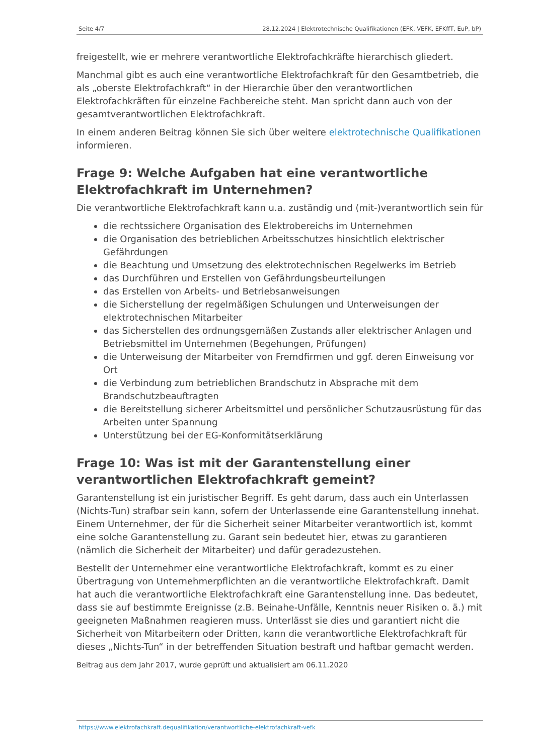Seite 4/7 28.12.2024 | Elektrotechnische Qualifikationen (EFK, VEFK, EFKffT, EuP, bP)
freigestellt, wie er mehrere verantwortliche Elektrofachkräfte hierarchisch gliedert.
Manchmal gibt es auch eine verantwortliche Elektrofachkraft für den Gesamtbetrieb, die als „oberste Elektrofachkraft“ in der Hierarchie über den verantwortlichen Elektrofachkräften für einzelne Fachbereiche steht. Man spricht dann auch von der gesamtverantwortlichen Elektrofachkraft.
In einem anderen Beitrag können Sie sich über weitere elektrotechnische Qualifikationen informieren.
Frage 9: Welche Aufgaben hat eine verantwortliche Elektrofachkraft im Unternehmen?
Die verantwortliche Elektrofachkraft kann u.a. zuständig und (mit-)verantwortlich sein für
die rechtssichere Organisation des Elektrobereichs im Unternehmen
die Organisation des betrieblichen Arbeitsschutzes hinsichtlich elektrischer Gefährdungen
die Beachtung und Umsetzung des elektrotechnischen Regelwerks im Betrieb
das Durchführen und Erstellen von Gefährdungsbeurteilungen
das Erstellen von Arbeits- und Betriebsanweisungen
die Sicherstellung der regelmäßigen Schulungen und Unterweisungen der elektrotechnischen Mitarbeiter
das Sicherstellen des ordnungsgemäßen Zustands aller elektrischer Anlagen und Betriebsmittel im Unternehmen (Begehungen, Prüfungen)
die Unterweisung der Mitarbeiter von Fremdfirmen und ggf. deren Einweisung vor Ort
die Verbindung zum betrieblichen Brandschutz in Absprache mit dem Brandschutzbeauftragten
die Bereitstellung sicherer Arbeitsmittel und persönlicher Schutzausrüstung für das Arbeiten unter Spannung
Unterstützung bei der EG-Konformitätserklärung
Frage 10: Was ist mit der Garantenstellung einer verantwortlichen Elektrofachkraft gemeint?
Garantenstellung ist ein juristischer Begriff. Es geht darum, dass auch ein Unterlassen (Nichts-Tun) strafbar sein kann, sofern der Unterlassende eine Garantenstellung innehat. Einem Unternehmer, der für die Sicherheit seiner Mitarbeiter verantwortlich ist, kommt eine solche Garantenstellung zu. Garant sein bedeutet hier, etwas zu garantieren (nämlich die Sicherheit der Mitarbeiter) und dafür geradezustehen.
Bestellt der Unternehmer eine verantwortliche Elektrofachkraft, kommt es zu einer Übertragung von Unternehmerpflichten an die verantwortliche Elektrofachkraft. Damit hat auch die verantwortliche Elektrofachkraft eine Garantenstellung inne. Das bedeutet, dass sie auf bestimmte Ereignisse (z.B. Beinahe-Unfälle, Kenntnis neuer Risiken o. ä.) mit geeigneten Maßnahmen reagieren muss. Unterlässt sie dies und garantiert nicht die Sicherheit von Mitarbeitern oder Dritten, kann die verantwortliche Elektrofachkraft für dieses „Nichts-Tun“ in der betreffenden Situation bestraft und haftbar gemacht werden.
Beitrag aus dem Jahr 2017, wurde geprüft und aktualisiert am 06.11.2020
https://www.elektrofachkraft.dequalifikation/verantwortliche-elektrofachkraft-vefk